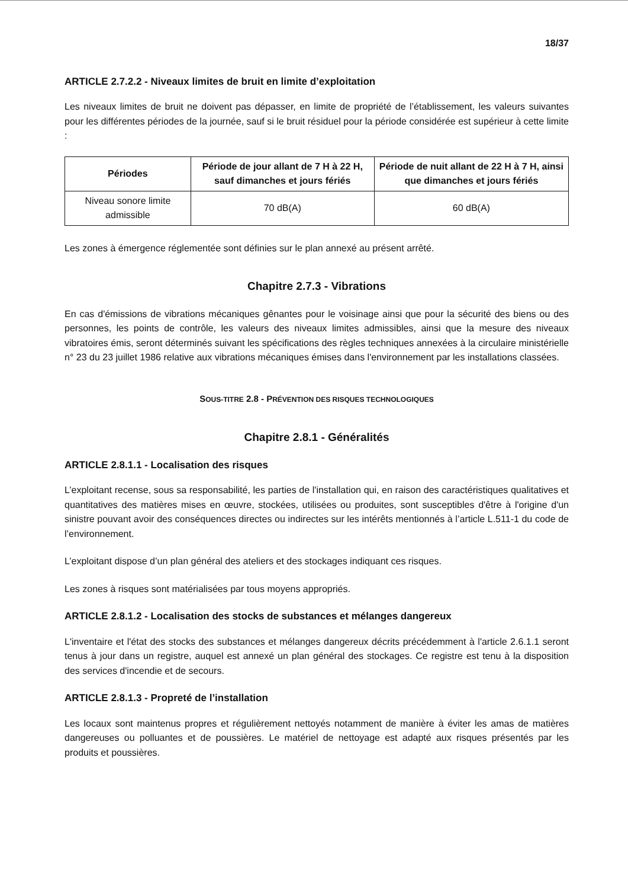18/37
ARTICLE 2.7.2.2 - Niveaux limites de bruit en limite d’exploitation
Les niveaux limites de bruit ne doivent pas dépasser, en limite de propriété de l’établissement, les valeurs suivantes pour les différentes périodes de la journée, sauf si le bruit résiduel pour la période considérée est supérieur à cette limite :
| Périodes | Période de jour allant de 7 H à 22 H, sauf dimanches et jours fériés | Période de nuit allant de 22 H à 7 H, ainsi que dimanches et jours fériés |
| --- | --- | --- |
| Niveau sonore limite admissible | 70 dB(A) | 60 dB(A) |
Les zones à émergence réglementée sont définies sur le plan annexé au présent arrêté.
Chapitre 2.7.3 - Vibrations
En cas d'émissions de vibrations mécaniques gênantes pour le voisinage ainsi que pour la sécurité des biens ou des personnes, les points de contrôle, les valeurs des niveaux limites admissibles, ainsi que la mesure des niveaux vibratoires émis, seront déterminés suivant les spécifications des règles techniques annexées à la circulaire ministérielle n° 23 du 23 juillet 1986 relative aux vibrations mécaniques émises dans l'environnement par les installations classées.
SOUS-TITRE 2.8 - PRÉVENTION DES RISQUES TECHNOLOGIQUES
Chapitre 2.8.1 - Généralités
ARTICLE 2.8.1.1 - Localisation des risques
L’exploitant recense, sous sa responsabilité, les parties de l'installation qui, en raison des caractéristiques qualitatives et quantitatives des matières mises en œuvre, stockées, utilisées ou produites, sont susceptibles d'être à l'origine d'un sinistre pouvant avoir des conséquences directes ou indirectes sur les intérêts mentionnés à l’article L.511-1 du code de l’environnement.
L’exploitant dispose d’un plan général des ateliers et des stockages indiquant ces risques.
Les zones à risques sont matérialisées par tous moyens appropriés.
ARTICLE 2.8.1.2 - Localisation des stocks de substances et mélanges dangereux
L'inventaire et l'état des stocks des substances et mélanges dangereux décrits précédemment à l'article 2.6.1.1 seront tenus à jour dans un registre, auquel est annexé un plan général des stockages. Ce registre est tenu à la disposition des services d'incendie et de secours.
ARTICLE 2.8.1.3 - Propreté de l’installation
Les locaux sont maintenus propres et régulièrement nettoyés notamment de manière à éviter les amas de matières dangereuses ou polluantes et de poussières. Le matériel de nettoyage est adapté aux risques présentés par les produits et poussières.